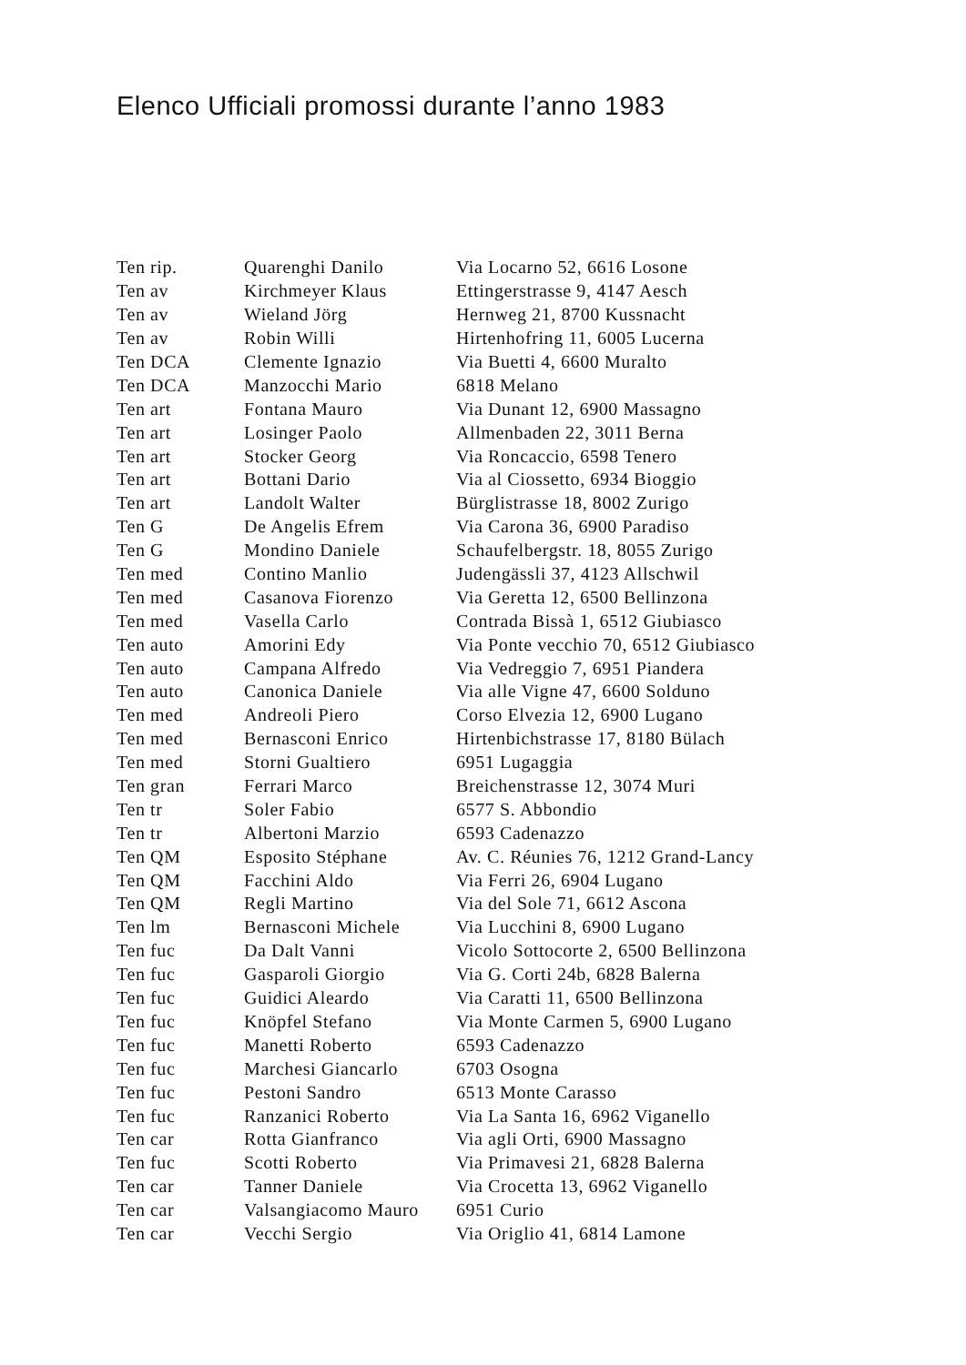Elenco Ufficiali promossi durante l’anno 1983
| Ten rip. | Quarenghi Danilo | Via Locarno 52, 6616 Losone |
| Ten av | Kirchmeyer Klaus | Ettingerstrasse 9, 4147 Aesch |
| Ten av | Wieland Jörg | Hernweg 21, 8700 Kussnacht |
| Ten av | Robin Willi | Hirtenhofring 11, 6005 Lucerna |
| Ten DCA | Clemente Ignazio | Via Buetti 4, 6600 Muralto |
| Ten DCA | Manzocchi Mario | 6818 Melano |
| Ten art | Fontana Mauro | Via Dunant 12, 6900 Massagno |
| Ten art | Losinger Paolo | Allmenbaden 22, 3011 Berna |
| Ten art | Stocker Georg | Via Roncaccio, 6598 Tenero |
| Ten art | Bottani Dario | Via al Ciossetto, 6934 Bioggio |
| Ten art | Landolt Walter | Bürglistrasse 18, 8002 Zurigo |
| Ten G | De Angelis Efrem | Via Carona 36, 6900 Paradiso |
| Ten G | Mondino Daniele | Schaufelbergstr. 18, 8055 Zurigo |
| Ten med | Contino Manlio | Judengässli 37, 4123 Allschwil |
| Ten med | Casanova Fiorenzo | Via Geretta 12, 6500 Bellinzona |
| Ten med | Vasella Carlo | Contrada Bissà 1, 6512 Giubiasco |
| Ten auto | Amorini Edy | Via Ponte vecchio 70, 6512 Giubiasco |
| Ten auto | Campana Alfredo | Via Vedreggio 7, 6951 Piandera |
| Ten auto | Canonica Daniele | Via alle Vigne 47, 6600 Solduno |
| Ten med | Andreoli Piero | Corso Elvezia 12, 6900 Lugano |
| Ten med | Bernasconi Enrico | Hirtenbichstrasse 17, 8180 Bülach |
| Ten med | Storni Gualtiero | 6951 Lugaggia |
| Ten gran | Ferrari Marco | Breichenstrasse 12, 3074 Muri |
| Ten tr | Soler Fabio | 6577 S. Abbondio |
| Ten tr | Albertoni Marzio | 6593 Cadenazzo |
| Ten QM | Esposito Stéphane | Av. C. Réunies 76, 1212 Grand-Lancy |
| Ten QM | Facchini Aldo | Via Ferri 26, 6904 Lugano |
| Ten QM | Regli Martino | Via del Sole 71, 6612 Ascona |
| Ten lm | Bernasconi Michele | Via Lucchini 8, 6900 Lugano |
| Ten fuc | Da Dalt Vanni | Vicolo Sottocorte 2, 6500 Bellinzona |
| Ten fuc | Gasparoli Giorgio | Via G. Corti 24b, 6828 Balerna |
| Ten fuc | Guidici Aleardo | Via Caratti 11, 6500 Bellinzona |
| Ten fuc | Knöpfel Stefano | Via Monte Carmen 5, 6900 Lugano |
| Ten fuc | Manetti Roberto | 6593 Cadenazzo |
| Ten fuc | Marchesi Giancarlo | 6703 Osogna |
| Ten fuc | Pestoni Sandro | 6513 Monte Carasso |
| Ten fuc | Ranzanici Roberto | Via La Santa 16, 6962 Viganello |
| Ten car | Rotta Gianfranco | Via agli Orti, 6900 Massagno |
| Ten fuc | Scotti Roberto | Via Primavesi 21, 6828 Balerna |
| Ten car | Tanner Daniele | Via Crocetta 13, 6962 Viganello |
| Ten car | Valsangiacomo Mauro | 6951 Curio |
| Ten car | Vecchi Sergio | Via Origlio 41, 6814 Lamone |